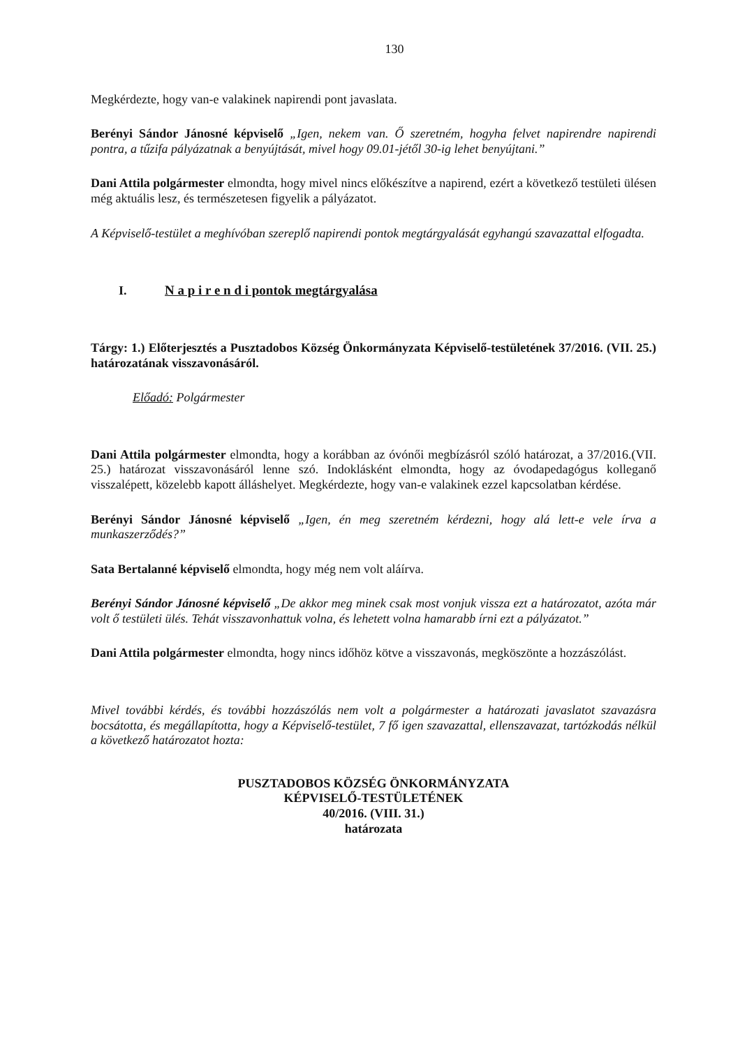130
Megkérdezte, hogy van-e valakinek napirendi pont javaslata.
Berényi Sándor Jánosné képviselő „Igen, nekem van. Ő szeretném, hogyha felvet napirendre napirendi pontra, a tűzifa pályázatnak a benyújtását, mivel hogy 09.01-jétől 30-ig lehet benyújtani.”
Dani Attila polgármester elmondta, hogy mivel nincs előkészítve a napirend, ezért a következő testületi ülésen még aktuális lesz, és természetesen figyelik a pályázatot.
A Képviselő-testület a meghívóban szereplő napirendi pontok megtárgyalását egyhangú szavazattal elfogadta.
I. N a p i r e n d i pontok megtárgyalása
Tárgy: 1.) Előterjesztés a Pusztadobos Község Önkormányzata Képviselő-testületének 37/2016. (VII. 25.) határozatának visszavonásáról.
Előadó: Polgármester
Dani Attila polgármester elmondta, hogy a korábban az óvónői megbízásról szóló határozat, a 37/2016.(VII. 25.) határozat visszavonásáról lenne szó. Indoklásként elmondta, hogy az óvodapedagógus kolleganő visszalépett, közelebb kapott álláshelyet. Megkérdezte, hogy van-e valakinek ezzel kapcsolatban kérdése.
Berényi Sándor Jánosné képviselő „Igen, én meg szeretném kérdezni, hogy alá lett-e vele írva a munkaszerződés?”
Sata Bertalanné képviselő elmondta, hogy még nem volt aláírva.
Berényi Sándor Jánosné képviselő „De akkor meg minek csak most vonjuk vissza ezt a határozatot, azóta már volt ő testületi ülés. Tehát visszavonhattuk volna, és lehetett volna hamarabb írni ezt a pályázatot.”
Dani Attila polgármester elmondta, hogy nincs időhöz kötve a visszavonás, megköszönte a hozzászólást.
Mivel további kérdés, és további hozzászólás nem volt a polgármester a határozati javaslatot szavazásra bocsátotta, és megállapította, hogy a Képviselő-testület, 7 fő igen szavazattal, ellenszavazat, tartózkodás nélkül a következő határozatot hozta:
PUSZTADOBOS KÖZSÉG ÖNKORMÁNYZATA
KÉPVISELŐ-TESTÜLETÉNEK
40/2016. (VIII. 31.)
határozata